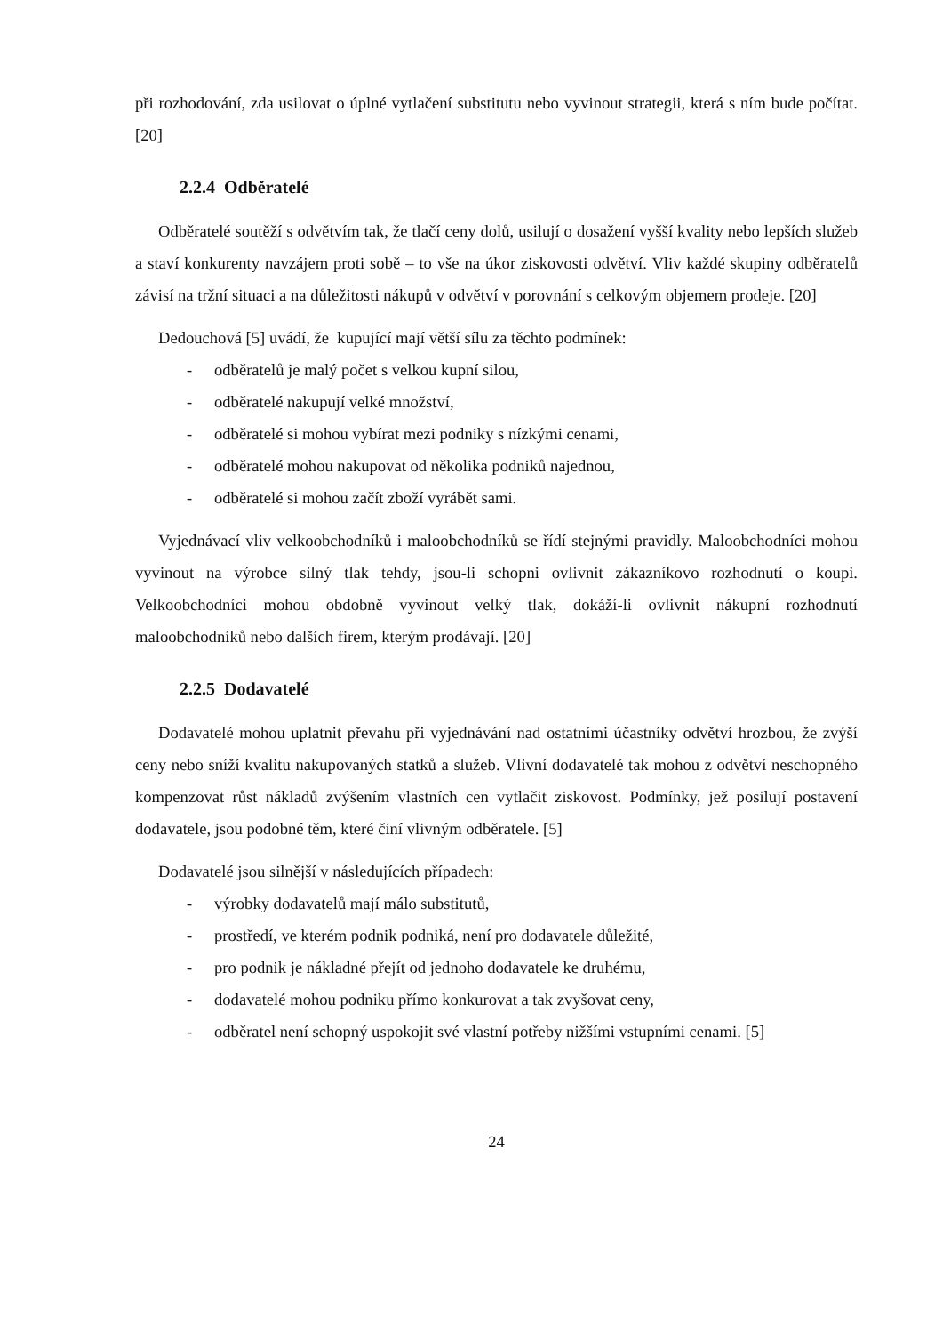při rozhodování, zda usilovat o úplné vytlačení substitutu nebo vyvinout strategii, která s ním bude počítat. [20]
2.2.4 Odběratelé
Odběratelé soutěží s odvětvím tak, že tlačí ceny dolů, usilují o dosažení vyšší kvality nebo lepších služeb a staví konkurenty navzájem proti sobě – to vše na úkor ziskovosti odvětví. Vliv každé skupiny odběratelů závisí na tržní situaci a na důležitosti nákupů v odvětví v porovnání s celkovým objemem prodeje. [20]
Dedouchová [5] uvádí, že kupující mají větší sílu za těchto podmínek:
- odběratelů je malý počet s velkou kupní silou,
- odběratelé nakupují velké množství,
- odběratelé si mohou vybírat mezi podniky s nízkými cenami,
- odběratelé mohou nakupovat od několika podniků najednou,
- odběratelé si mohou začít zboží vyrábět sami.
Vyjednávací vliv velkoobchodníků i maloobchodníků se řídí stejnými pravidly. Maloobchodníci mohou vyvinout na výrobce silný tlak tehdy, jsou-li schopni ovlivnit zákazníkovo rozhodnutí o koupi. Velkoobchodníci mohou obdobně vyvinout velký tlak, dokáží-li ovlivnit nákupní rozhodnutí maloobchodníků nebo dalších firem, kterým prodávají. [20]
2.2.5 Dodavatelé
Dodavatelé mohou uplatnit převahu při vyjednávání nad ostatními účastníky odvětví hrozbou, že zvýší ceny nebo sníží kvalitu nakupovaných statků a služeb. Vlivní dodavatelé tak mohou z odvětví neschopného kompenzovat růst nákladů zvýšením vlastních cen vytlačit ziskovost. Podmínky, jež posilují postavení dodavatele, jsou podobné těm, které činí vlivným odběratele. [5]
Dodavatelé jsou silnější v následujících případech:
- výrobky dodavatelů mají málo substitutů,
- prostředí, ve kterém podnik podniká, není pro dodavatele důležité,
- pro podnik je nákladné přejít od jednoho dodavatele ke druhému,
- dodavatelé mohou podniku přímo konkurovat a tak zvyšovat ceny,
- odběratel není schopný uspokojit své vlastní potřeby nižšími vstupními cenami. [5]
24